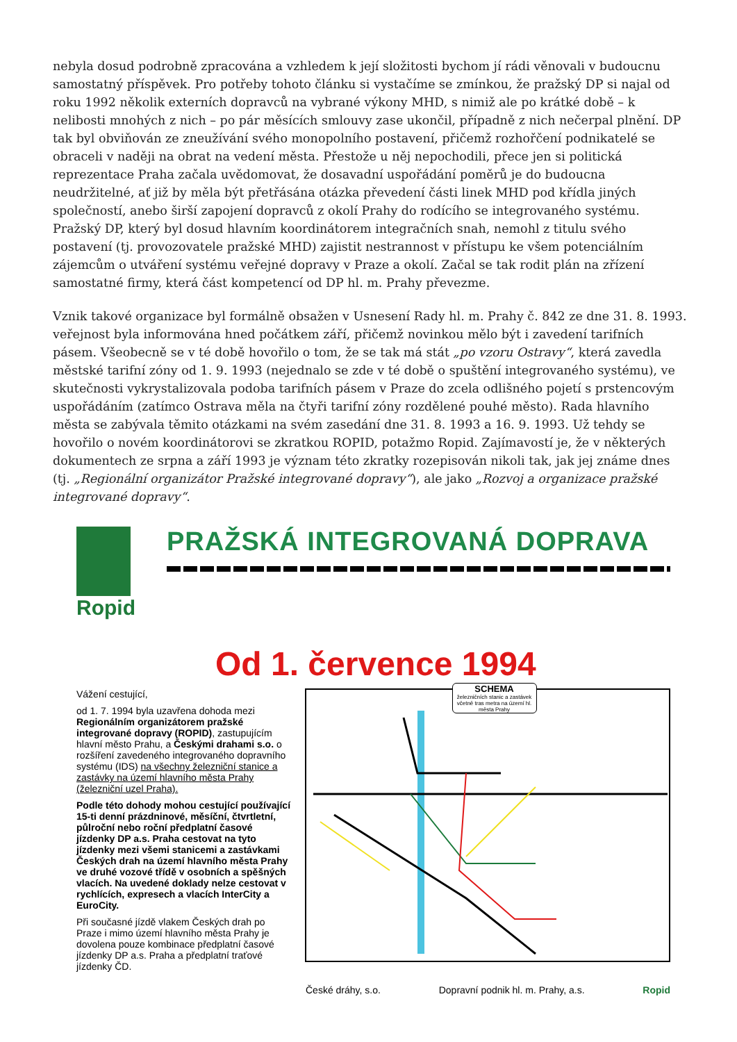nebyla dosud podrobně zpracována a vzhledem k její složitosti bychom jí rádi věnovali v budoucnu samostatný příspěvek. Pro potřeby tohoto článku si vystačíme se zmínkou, že pražský DP si najal od roku 1992 několik externích dopravců na vybrané výkony MHD, s nimiž ale po krátké době – k nelibosti mnohých z nich – po pár měsících smlouvy zase ukončil, případně z nich nečerpal plnění. DP tak byl obviňován ze zneužívání svého monopolního postavení, přičemž rozhořčení podnikatelé se obraceli v naději na obrat na vedení města. Přestože u něj nepochodili, přece jen si politická reprezentace Praha začala uvědomovat, že dosavadní uspořádání poměrů je do budoucna neudržitelné, ať již by měla být přetřásána otázka převedení části linek MHD pod křídla jiných společností, anebo širší zapojení dopravců z okolí Prahy do rodícího se integrovaného systému. Pražský DP, který byl dosud hlavním koordinátorem integračních snah, nemohl z titulu svého postavení (tj. provozovatele pražské MHD) zajistit nestrannost v přístupu ke všem potenciálním zájemcům o utváření systému veřejné dopravy v Praze a okolí. Začal se tak rodit plán na zřízení samostatné firmy, která část kompetencí od DP hl. m. Prahy převezme.
Vznik takové organizace byl formálně obsažen v Usnesení Rady hl. m. Prahy č. 842 ze dne 31. 8. 1993. veřejnost byla informována hned počátkem září, přičemž novinkou mělo být i zavedení tarifních pásem. Všeobecně se v té době hovořilo o tom, že se tak má stát „po vzoru Ostravy“, která zavedla městské tarifní zóny od 1. 9. 1993 (nejednalo se zde v té době o spuštění integrovaného systému), ve skutečnosti vykrystalizovala podoba tarifních pásem v Praze do zcela odlišného pojetí s prstencovým uspořádáním (zatímco Ostrava měla na čtyři tarifní zóny rozdělené pouhé město). Rada hlavního města se zabývala těmito otázkami na svém zasedání dne 31. 8. 1993 a 16. 9. 1993. Už tehdy se hovořilo o novém koordinátorovi se zkratkou ROPID, potažmo Ropid. Zajímavostí je, že v některých dokumentech ze srpna a září 1993 je význam této zkratky rozepisován nikoli tak, jak jej známe dnes (tj. „Regionální organizátor Pražské integrované dopravy“), ale jako „Rozvoj a organizace pražské integrované dopravy“.
Ropid
PRAŽSKÁ INTEGROVANÁ DOPRAVA
Od 1. července 1994
Vážení cestující,
od 1. 7. 1994 byla uzavřena dohoda mezi Regionálním organizátorem pražské integrované dopravy (ROPID), zastupujícím hlavní město Prahu, a Českými drahami s.o. o rozšíření zavedeného integrovaného dopravního systému (IDS) na všechny železniční stanice a zastávky na území hlavního města Prahy (železniční uzel Praha).
Podle této dohody mohou cestující používající 15-ti denní prázdninové, měsíční, čtvrtletní, půlroční nebo roční předplatní časové jízdenky DP a.s. Praha cestovat na tyto jízdenky mezi všemi stanicemi a zastávkami Českých drah na území hlavního města Prahy ve druhé vozové třídě v osobních a spěšných vlacích. Na uvedené doklady nelze cestovat v rychlících, expresech a vlacích InterCity a EuroCity.
Při současné jízdě vlakem Českých drah po Praze i mimo území hlavního města Prahy je dovolena pouze kombinace předplatní časové jízdenky DP a.s. Praha a předplatní traťové jízdenky ČD.
SCHEMA
železničních stanic a zastávek včetně tras metra na území hl. města Prahy
České dráhy, s.o. Dopravní podnik hl. m. Prahy, a.s. Ropid